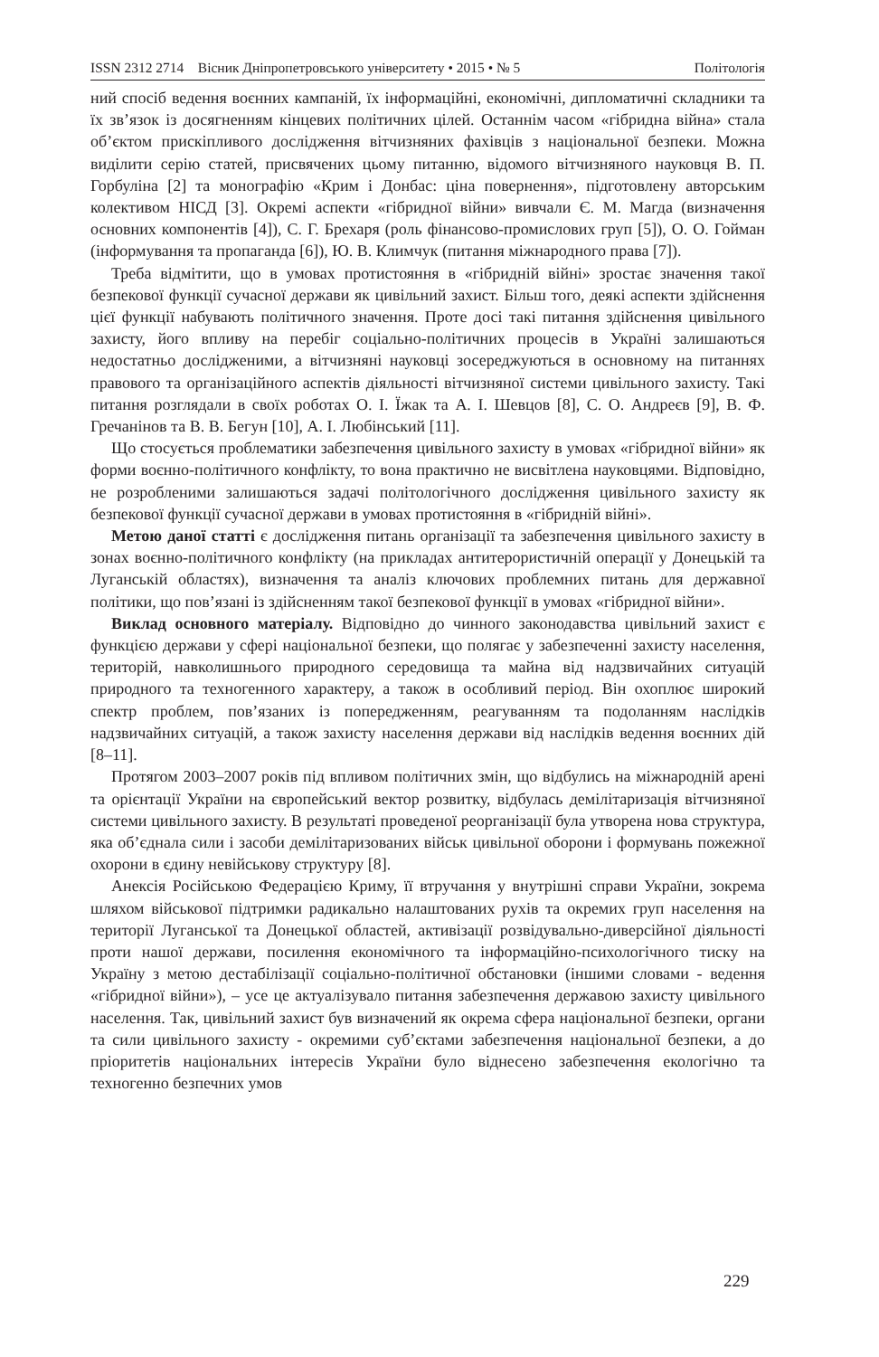ISSN 2312 2714 Вісник Дніпропетровського університету • 2015 • № 5 Політологія
ний спосіб ведення воєнних кампаній, їх інформаційні, економічні, дипломатичні складники та їх зв’язок із досягненням кінцевих політичних цілей. Останнім часом «гібридна війна» стала об’єктом прискіпливого дослідження вітчизняних фахівців з національної безпеки. Можна виділити серію статей, присвячених цьому питанню, відомого вітчизняного науковця В. П. Горбуліна [2] та монографію «Крим і Донбас: ціна повернення», підготовлену авторським колективом НІСД [3]. Окремі аспекти «гібридної війни» вивчали Є. М. Магда (визначення основних компонентів [4]), С. Г. Брехаря (роль фінансово-промислових груп [5]), О. О. Гойман (інформування та пропаганда [6]), Ю. В. Климчук (питання міжнародного права [7]).
Треба відмітити, що в умовах протистояння в «гібридній війні» зростає значення такої безпекової функції сучасної держави як цивільний захист. Більш того, деякі аспекти здійснення цієї функції набувають політичного значення. Проте досі такі питання здійснення цивільного захисту, його впливу на перебіг соціально-політичних процесів в Україні залишаються недостатньо дослідженими, а вітчизняні науковці зосереджуються в основному на питаннях правового та організаційного аспектів діяльності вітчизняної системи цивільного захисту. Такі питання розглядали в своїх роботах О. І. Їжак та А. І. Шевцов [8], С. О. Андреєв [9], В. Ф. Гречанінов та В. В. Бегун [10], А. І. Любінський [11].
Що стосується проблематики забезпечення цивільного захисту в умовах «гібридної війни» як форми воєнно-політичного конфлікту, то вона практично не висвітлена науковцями. Відповідно, не розробленими залишаються задачі політологічного дослідження цивільного захисту як безпекової функції сучасної держави в умовах протистояння в «гібридній війні».
Метою даної статті є дослідження питань організації та забезпечення цивільного захисту в зонах воєнно-політичного конфлікту (на прикладах антитерористичній операції у Донецькій та Луганській областях), визначення та аналіз ключових проблемних питань для державної політики, що пов’язані із здійсненням такої безпекової функції в умовах «гібридної війни».
Виклад основного матеріалу. Відповідно до чинного законодавства цивільний захист є функцією держави у сфері національної безпеки, що полягає у забезпеченні захисту населення, територій, навколишнього природного середовища та майна від надзвичайних ситуацій природного та техногенного характеру, а також в особливий період. Він охоплює широкий спектр проблем, пов’язаних із попередженням, реагуванням та подоланням наслідків надзвичайних ситуацій, а також захисту населення держави від наслідків ведення воєнних дій [8–11].
Протягом 2003–2007 років під впливом політичних змін, що відбулись на міжнародній арені та орієнтації України на європейський вектор розвитку, відбулась демілітаризація вітчизняної системи цивільного захисту. В результаті проведеної реорганізації була утворена нова структура, яка об’єднала сили і засоби демілітаризованих військ цивільної оборони і формувань пожежної охорони в єдину невійськову структуру [8].
Анексія Російською Федерацією Криму, її втручання у внутрішні справи України, зокрема шляхом військової підтримки радикально налаштованих рухів та окремих груп населення на території Луганської та Донецької областей, активізації розвідувально-диверсійної діяльності проти нашої держави, посилення економічного та інформаційно-психологічного тиску на Україну з метою дестабілізації соціально-політичної обстановки (іншими словами - ведення «гібридної війни»), – усе це актуалізувало питання забезпечення державою захисту цивільного населення. Так, цивільний захист був визначений як окрема сфера національної безпеки, органи та сили цивільного захисту - окремими суб’єктами забезпечення національної безпеки, а до пріоритетів національних інтересів України було віднесено забезпечення екологічно та техногенно безпечних умов
229